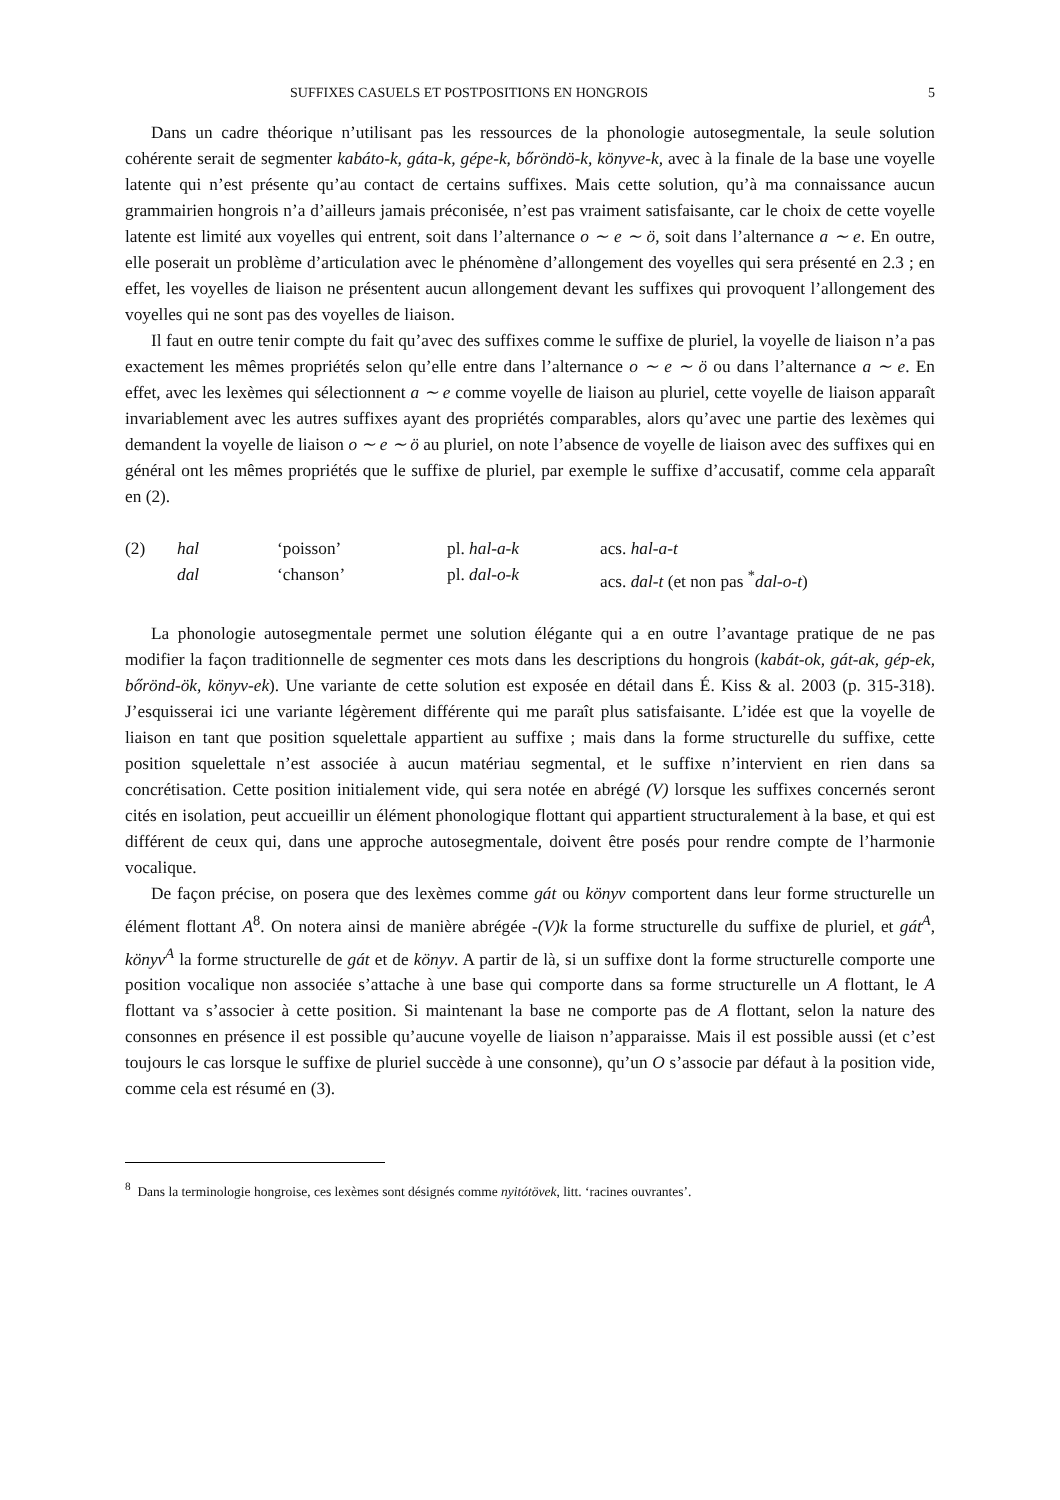SUFFIXES CASUELS ET POSTPOSITIONS EN HONGROIS 5
Dans un cadre théorique n’utilisant pas les ressources de la phonologie autosegmentale, la seule solution cohérente serait de segmenter kabáto-k, gáta-k, gépe-k, bőröndö-k, könyve-k, avec à la finale de la base une voyelle latente qui n’est présente qu’au contact de certains suffixes. Mais cette solution, qu’à ma connaissance aucun grammairien hongrois n’a d’ailleurs jamais préconisée, n’est pas vraiment satisfaisante, car le choix de cette voyelle latente est limité aux voyelles qui entrent, soit dans l’alternance o ∼ e ∼ ö, soit dans l’alternance a ∼ e. En outre, elle poserait un problème d’articulation avec le phénomène d’allongement des voyelles qui sera présenté en 2.3 ; en effet, les voyelles de liaison ne présentent aucun allongement devant les suffixes qui provoquent l’allongement des voyelles qui ne sont pas des voyelles de liaison.
Il faut en outre tenir compte du fait qu’avec des suffixes comme le suffixe de pluriel, la voyelle de liaison n’a pas exactement les mêmes propriétés selon qu’elle entre dans l’alternance o ∼ e ∼ ö ou dans l’alternance a ∼ e. En effet, avec les lexèmes qui sélectionnent a ∼ e comme voyelle de liaison au pluriel, cette voyelle de liaison apparaît invariablement avec les autres suffixes ayant des propriétés comparables, alors qu’avec une partie des lexèmes qui demandent la voyelle de liaison o ∼ e ∼ ö au pluriel, on note l’absence de voyelle de liaison avec des suffixes qui en général ont les mêmes propriétés que le suffixe de pluriel, par exemple le suffixe d’accusatif, comme cela apparaît en (2).
| (2) | hal | ‘poisson’ | pl. hal-a-k | acs. hal-a-t |
| | dal | ‘chanson’ | pl. dal-o-k | acs. dal-t (et non pas <sup>*</sup> dal-o-t ) |
La phonologie autosegmentale permet une solution élégante qui a en outre l’avantage pratique de ne pas modifier la façon traditionnelle de segmenter ces mots dans les descriptions du hongrois (kabát-ok, gát-ak, gép-ek, bőrönd-ök, könyv-ek). Une variante de cette solution est exposée en détail dans É. Kiss & al. 2003 (p. 315-318). J’esquisserai ici une variante légèrement différente qui me paraît plus satisfaisante. L’idée est que la voyelle de liaison en tant que position squelettale appartient au suffixe ; mais dans la forme structurelle du suffixe, cette position squelettale n’est associée à aucun matériau segmental, et le suffixe n’intervient en rien dans sa concrétisation. Cette position initialement vide, qui sera notée en abrégé (V) lorsque les suffixes concernés seront cités en isolation, peut accueillir un élément phonologique flottant qui appartient structuralement à la base, et qui est différent de ceux qui, dans une approche autosegmentale, doivent être posés pour rendre compte de l’harmonie vocalique.
De façon précise, on posera que des lexèmes comme gát ou könyv comportent dans leur forme structurelle un élément flottant A<sup>8</sup>. On notera ainsi de manière abrégée -(V)k la forme structurelle du suffixe de pluriel, et gát<sup>A</sup>, könyv<sup>A</sup> la forme structurelle de gát et de könyv. A partir de là, si un suffixe dont la forme structurelle comporte une position vocalique non associée s’attache à une base qui comporte dans sa forme structurelle un A flottant, le A flottant va s’associer à cette position. Si maintenant la base ne comporte pas de A flottant, selon la nature des consonnes en présence il est possible qu’aucune voyelle de liaison n’apparaisse. Mais il est possible aussi (et c’est toujours le cas lorsque le suffixe de pluriel succède à une consonne), qu’un O s’associe par défaut à la position vide, comme cela est résumé en (3).
<sup>8</sup> Dans la terminologie hongroise, ces lexèmes sont désignés comme nyitótövek, litt. ‘racines ouvrantes’.